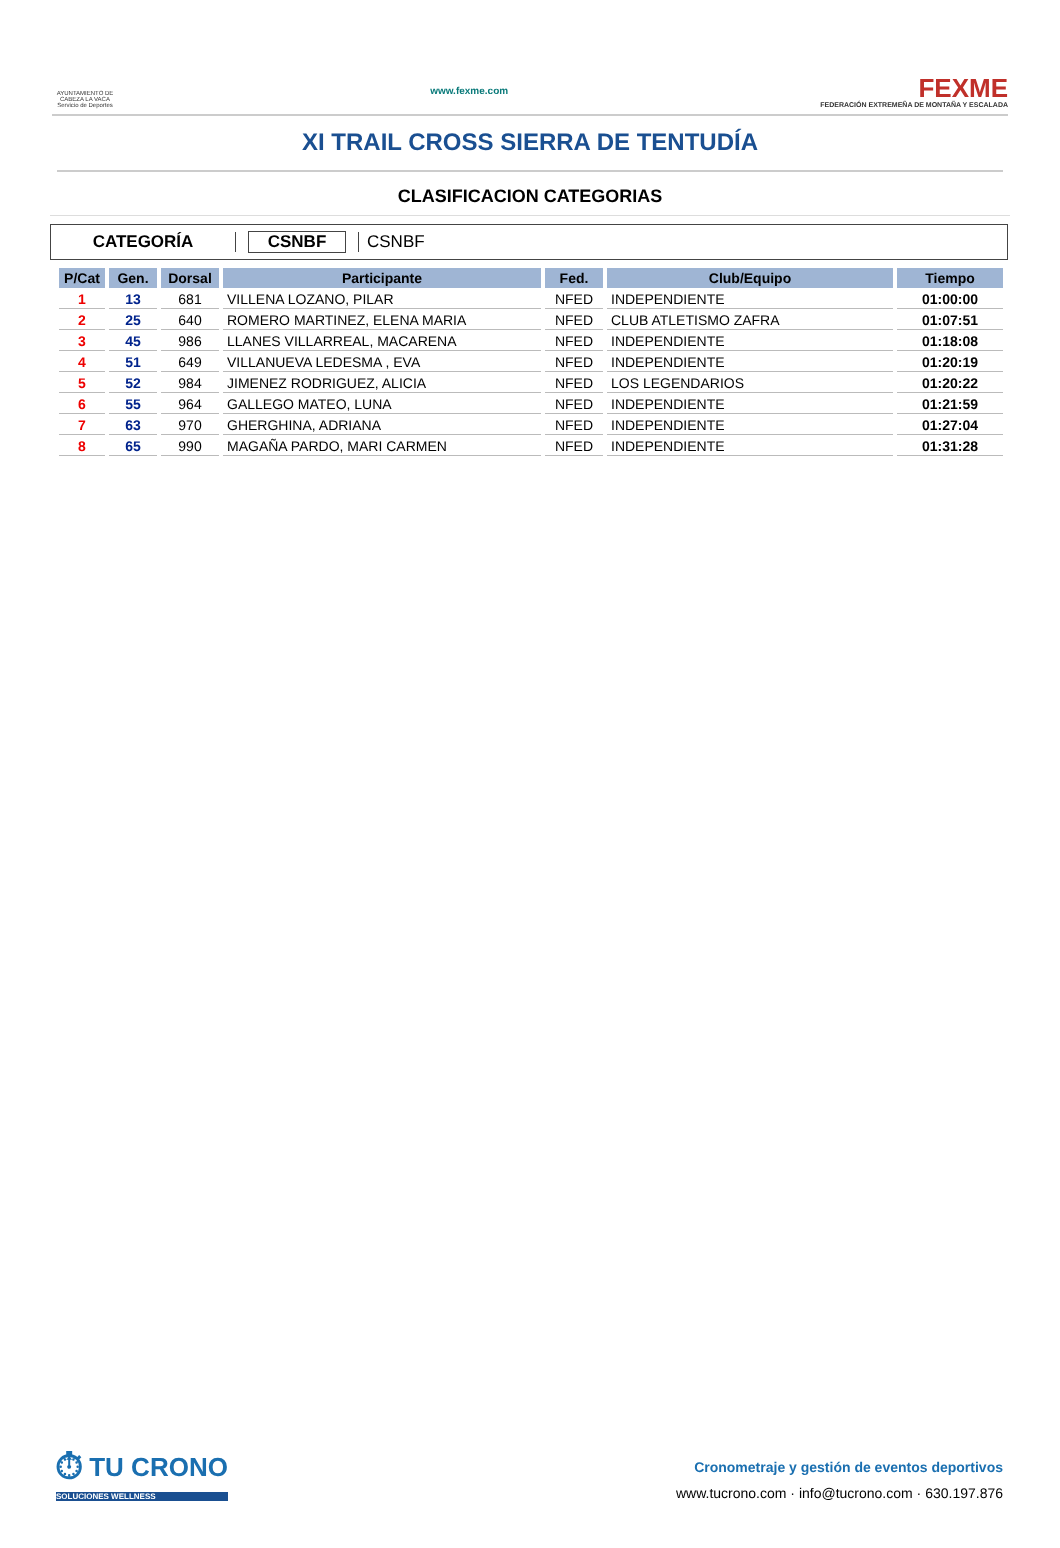AYUNTAMIENTO DE CABEZA LA VACA Servicio de Deportes
www.fexme.com
FEXME
FEDERACIÓN EXTREMEÑA DE MONTAÑA Y ESCALADA
XI TRAIL CROSS SIERRA DE TENTUDÍA
CLASIFICACION CATEGORIAS
CATEGORÍA CSNBF CSNBF
| P/Cat | Gen. | Dorsal | Participante | Fed. | Club/Equipo | Tiempo |
| --- | --- | --- | --- | --- | --- | --- |
| 1 | 13 | 681 | VILLENA LOZANO, PILAR | NFED | INDEPENDIENTE | 01:00:00 |
| 2 | 25 | 640 | ROMERO MARTINEZ, ELENA MARIA | NFED | CLUB ATLETISMO ZAFRA | 01:07:51 |
| 3 | 45 | 986 | LLANES VILLARREAL, MACARENA | NFED | INDEPENDIENTE | 01:18:08 |
| 4 | 51 | 649 | VILLANUEVA LEDESMA , EVA | NFED | INDEPENDIENTE | 01:20:19 |
| 5 | 52 | 984 | JIMENEZ RODRIGUEZ, ALICIA | NFED | LOS LEGENDARIOS | 01:20:22 |
| 6 | 55 | 964 | GALLEGO MATEO, LUNA | NFED | INDEPENDIENTE | 01:21:59 |
| 7 | 63 | 970 | GHERGHINA, ADRIANA | NFED | INDEPENDIENTE | 01:27:04 |
| 8 | 65 | 990 | MAGAÑA PARDO, MARI CARMEN | NFED | INDEPENDIENTE | 01:31:28 |
⏱ TU CRONO
SOLUCIONES WELLNESS
Cronometraje y gestión de eventos deportivos
www.tucrono.com · info@tucrono.com · 630.197.876